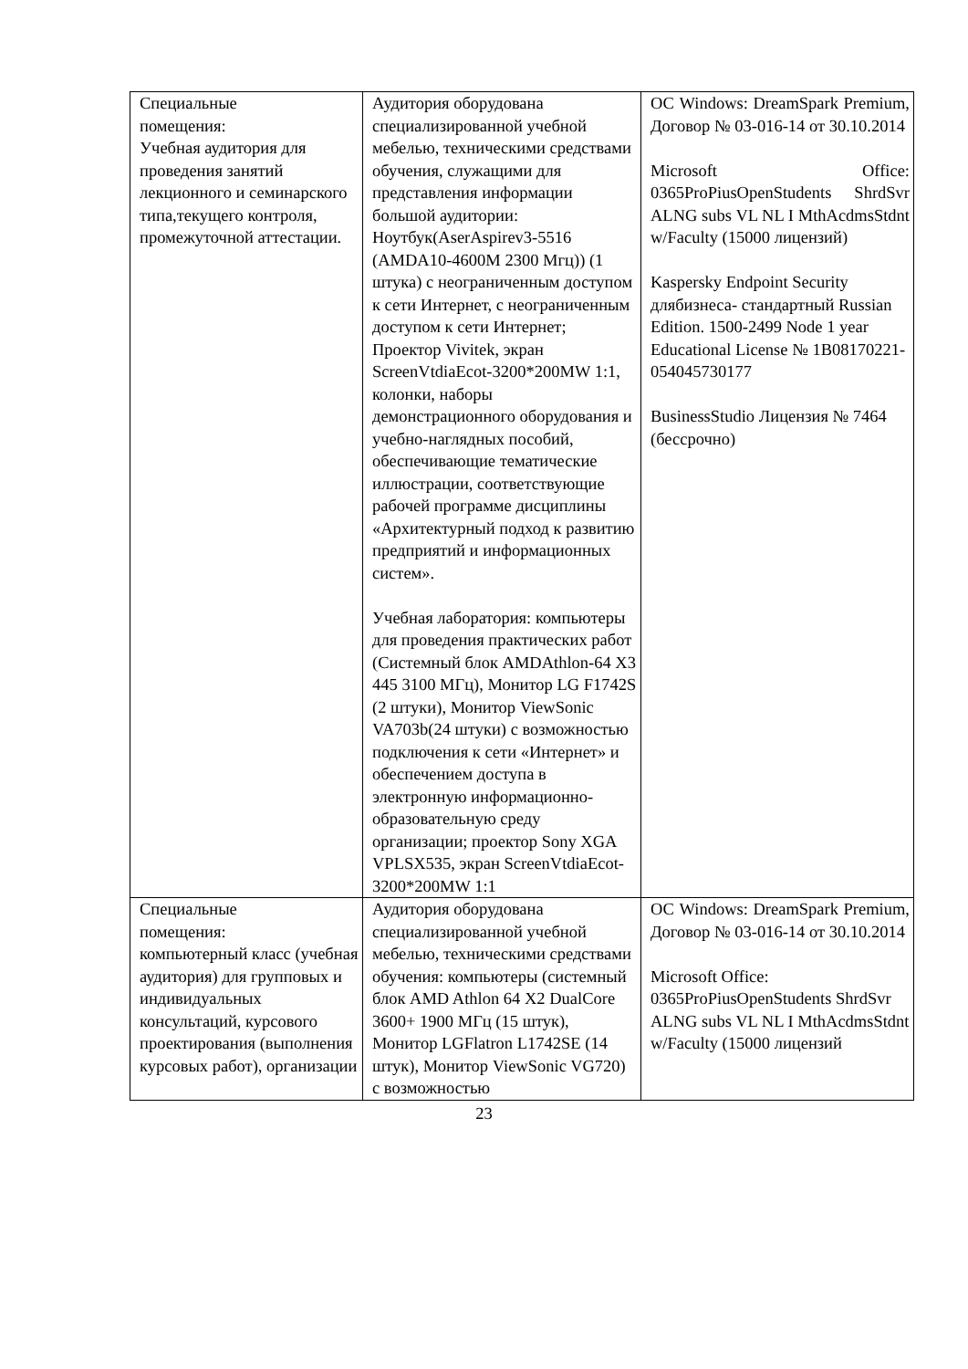| Специальные помещения: Учебная аудитория для проведения занятий лекционного и семинарского типа,текущего контроля, промежуточной аттестации. | Аудитория оборудована специализированной учебной мебелью, техническими средствами обучения, служащими для представления информации большой аудитории: Ноутбук(AserAspirev3-5516 (AMDA10-4600M 2300 Мгц)) (1 штука) с неограниченным доступом к сети Интернет, с неограниченным доступом к сети Интернет; Проектор Vivitek, экран ScreenVtdiaEcot-3200*200MW 1:1, колонки, наборы демонстрационного оборудования и учебно-наглядных пособий, обеспечивающие тематические иллюстрации, соответствующие рабочей программе дисциплины «Архитектурный подход к развитию предприятий и информационных систем». Учебная лаборатория: компьютеры для проведения практических работ (Системный блок AMDAthlon-64 X3 445 3100 МГц), Монитор LG F1742S (2 штуки), Монитор ViewSonic VA703b(24 штуки) с возможностью подключения к сети «Интернет» и обеспечением доступа в электронную информационно-образовательную среду организации; проектор Sony XGA VPLSX535, экран ScreenVtdiaEcot- 3200*200MW 1:1 | ОС Windows: DreamSpark Premium, Договор № 03-016-14 от 30.10.2014 Microsoft Office: 0365ProPiusOpenStudents ShrdSvr ALNG subs VL NL I MthAcdmsStdnt w/Faculty (15000 лицензий) Kaspersky Endpoint Security длябизнеса- стандартный Russian Edition. 1500-2499 Node 1 year Educational License № 1B08170221-054045730177 BusinessStudio Лицензия № 7464 (бессрочно) |
| Специальные помещения: компьютерный класс (учебная аудитория) для групповых и индивидуальных консультаций, курсового проектирования (выполнения курсовых работ), организации | Аудитория оборудована специализированной учебной мебелью, техническими средствами обучения: компьютеры (системный блок AMD Athlon 64 X2 DualCore 3600+ 1900 МГц (15 штук), Монитор LGFlatron L1742SE (14 штук), Монитор ViewSonic VG720) с возможностью | ОС Windows: DreamSpark Premium, Договор № 03-016-14 от 30.10.2014 Microsoft Office: 0365ProPiusOpenStudents ShrdSvr ALNG subs VL NL I MthAcdmsStdnt w/Faculty (15000 лицензий |
23